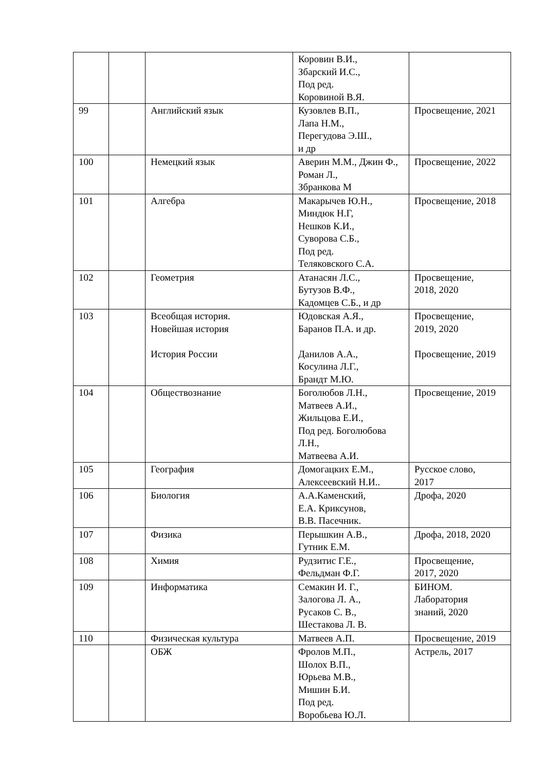| | | | Коровин В.И., Збарский И.С., Под ред. Коровиной В.Я. | |
| 99 | | Английский язык | Кузовлев В.П., Лапа Н.М., Перегудова Э.Ш., и др | Просвещение, 2021 |
| 100 | | Немецкий язык | Аверин М.М., Джин Ф., Роман Л., Збранкова М | Просвещение, 2022 |
| 101 | | Алгебра | Макарычев Ю.Н., Миндюк Н.Г, Нешков К.И., Суворова С.Б., Под ред. Теляковского С.А. | Просвещение, 2018 |
| 102 | | Геометрия | Атанасян Л.С., Бутузов В.Ф., Кадомцев С.Б., и др | Просвещение, 2018, 2020 |
| 103 | | Всеобщая история. Новейшая история История России | Юдовская А.Я., Баранов П.А. и др. Данилов А.А., Косулина Л.Г., Брандт М.Ю. | Просвещение, 2019, 2020 Просвещение, 2019 |
| 104 | | Обществознание | Боголюбов Л.Н., Матвеев А.И., Жильцова Е.И., Под ред. Боголюбова Л.Н., Матвеева А.И. | Просвещение, 2019 |
| 105 | | География | Домогацких Е.М., Алексеевский Н.И.. | Русское слово, 2017 |
| 106 | | Биология | А.А.Каменский, Е.А. Криксунов, В.В. Пасечник. | Дрофа, 2020 |
| 107 | | Физика | Перышкин А.В., Гутник Е.М. | Дрофа, 2018, 2020 |
| 108 | | Химия | Рудзитис Г.Е., Фельдман Ф.Г. | Просвещение, 2017, 2020 |
| 109 | | Информатика | Семакин И. Г., Залогова Л. А., Русаков С. В., Шестакова Л. В. | БИНОМ. Лаборатория знаний, 2020 |
| 110 | | Физическая культура | Матвеев А.П. | Просвещение, 2019 |
| | | ОБЖ | Фролов М.П., Шолох В.П., Юрьева М.В., Мишин Б.И. Под ред. Воробьева Ю.Л. | Астрель, 2017 |